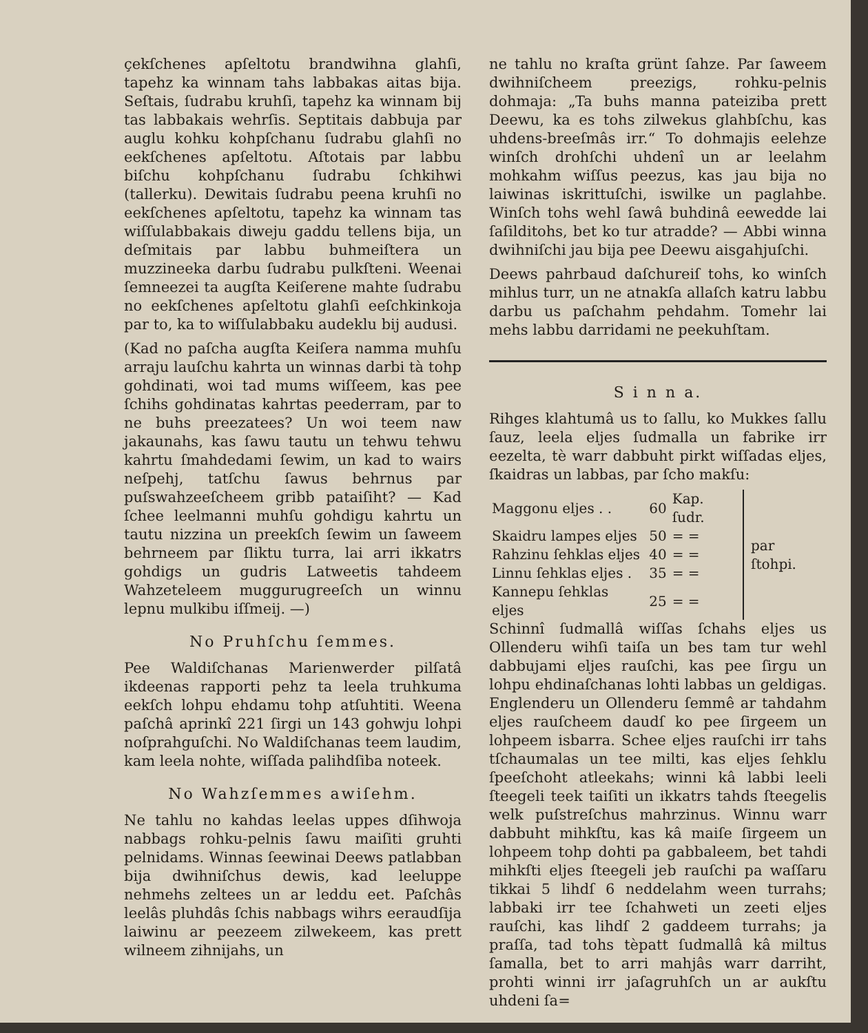çekſchenes apſeltotu brandwihna glahſi, tapehz ka winnam tahs labbakas aitas bija. Seſtais, ſudrabu kruhſi, tapehz ka winnam bij tas labbakais wehrſis. Septitais dabbuja par auglu kohku kohpſchanu ſudrabu glahſi no eekſchenes apſeltotu. Aſtotais par labbu biſchu kohpſchanu ſudrabu ſchkihwi (tallerku). Dewitais ſudrabu peena kruhſi no eekſchenes apſeltotu, tapehz ka winnam tas wiſſulabbakais diweju gaddu tellens bija, un deſmitais par labbu buhmeiſtera un muzzineeka darbu ſudrabu pulkſteni. Weenai ſemneezei ta augſta Keiſerene mahte ſudrabu no eekſchenes apſeltotu glahſi eeſchkinkoja par to, ka to wiſſulabbaku audeklu bij audusi.
(Kad no paſcha augſta Keiſera namma muhſu arraju lauſchu kahrta un winnas darbi tà tohp gohdinati, woi tad mums wiſſeem, kas pee ſchihs gohdinatas kahrtas peederram, par to ne buhs preezatees? Un woi teem naw jakaunahs, kas ſawu tautu un tehwu tehwu kahrtu ſmahdedami ſewim, un kad to wairs neſpehj, tatſchu ſawus behrnus par puſswahzeeſcheem gribb pataiſiht? — Kad ſchee leelmanni muhſu gohdigu kahrtu un tautu nizzina un preekſch ſewim un ſaweem behrneem par ſliktu turra, lai arri ikkatrs gohdigs un gudris Latweetis tahdeem Wahzeteleem muggurugreeſch un winnu lepnu mulkibu iſſmeij. —)
No Pruhſchu ſemmes.
Pee Waldiſchanas Marienwerder pilſatâ ikdeenas rapporti pehz ta leela truhkuma eekſch lohpu ehdamu tohp atſuhtiti. Weena paſchâ aprinkî 221 ſirgi un 143 gohwju lohpi noſprahguſchi. No Waldiſchanas teem laudim, kam leela nohte, wiſſada palihdſiba noteek.
No Wahzſemmes awiſehm.
Ne tahlu no kahdas leelas uppes dſihwoja nabbags rohku-pelnis ſawu maiſiti gruhti pelnidams. Winnas ſeewinai Deews patlabban bija dwihniſchus dewis, kad leeluppe nehmehs zeltees un ar leddu eet. Paſchâs leelâs pluhdâs ſchis nabbags wihrs eeraudſija laiwinu ar peezeem zilwekeem, kas prett wilneem zihnijahs, un
ne tahlu no kraſta grünt ſahze. Par ſaweem dwihniſcheem preezigs, rohku-pelnis dohmaja: „Ta buhs manna pateiziba prett Deewu, ka es tohs zilwekus glahbſchu, kas uhdens-breeſmâs irr.“ To dohmajis eelehze winſch drohſchi uhdenî un ar leelahm mohkahm wiſſus peezus, kas jau bija no laiwinas iskrittuſchi, iswilke un paglahbe. Winſch tohs wehl ſawâ buhdinâ eewedde lai ſaſilditohs, bet ko tur atradde? — Abbi winna dwihniſchi jau bija pee Deewu aisgahjuſchi.
Deews pahrbaud daſchureiſ tohs, ko winſch mihlus turr, un ne atnakſa allaſch katru labbu darbu us paſchahm pehdahm. Tomehr lai mehs labbu darridami ne peekuhſtam.
S i n n a.
Rihges klahtumâ us to ſallu, ko Mukkes ſallu ſauz, leela eljes ſudmalla un fabrike irr eezelta, tè warr dabbuht pirkt wiſſadas eljes, ſkaidras un labbas, par ſcho makſu:
| Maggonu eljes . . | 60 | Kap. ſudr. | par ſtohpi. |
| Skaidru lampes eljes | 50 | = = | |
| Rahzinu ſehklas eljes | 40 | = = | |
| Linnu ſehklas eljes . | 35 | = = | |
| Kannepu ſehklas eljes | 25 | = = | |
Schinnî ſudmallâ wiſſas ſchahs eljes us Ollenderu wihſi taiſa un bes tam tur wehl dabbujami eljes rauſchi, kas pee ſirgu un lohpu ehdinaſchanas lohti labbas un geldigas. Englenderu un Ollenderu ſemmê ar tahdahm eljes rauſcheem daudſ ko pee ſirgeem un lohpeem isbarra. Schee eljes rauſchi irr tahs tſchaumalas un tee milti, kas eljes ſehklu ſpeeſchoht atleekahs; winni kâ labbi leeli ſteegeli teek taiſiti un ikkatrs tahds ſteegelis welk puſstreſchus mahrzinus. Winnu warr dabbuht mihkſtu, kas kâ maiſe ſirgeem un lohpeem tohp dohti pa gabbaleem, bet tahdi mihkſti eljes ſteegeli jeb rauſchi pa waſſaru tikkai 5 lihdſ 6 neddelahm ween turrahs; labbaki irr tee ſchahweti un zeeti eljes rauſchi, kas lihdſ 2 gaddeem turrahs; ja praſſa, tad tohs tèpatt ſudmallâ kâ miltus ſamalla, bet to arri mahjâs warr darriht, prohti winni irr jaſagruhſch un ar aukſtu uhdeni ſa=